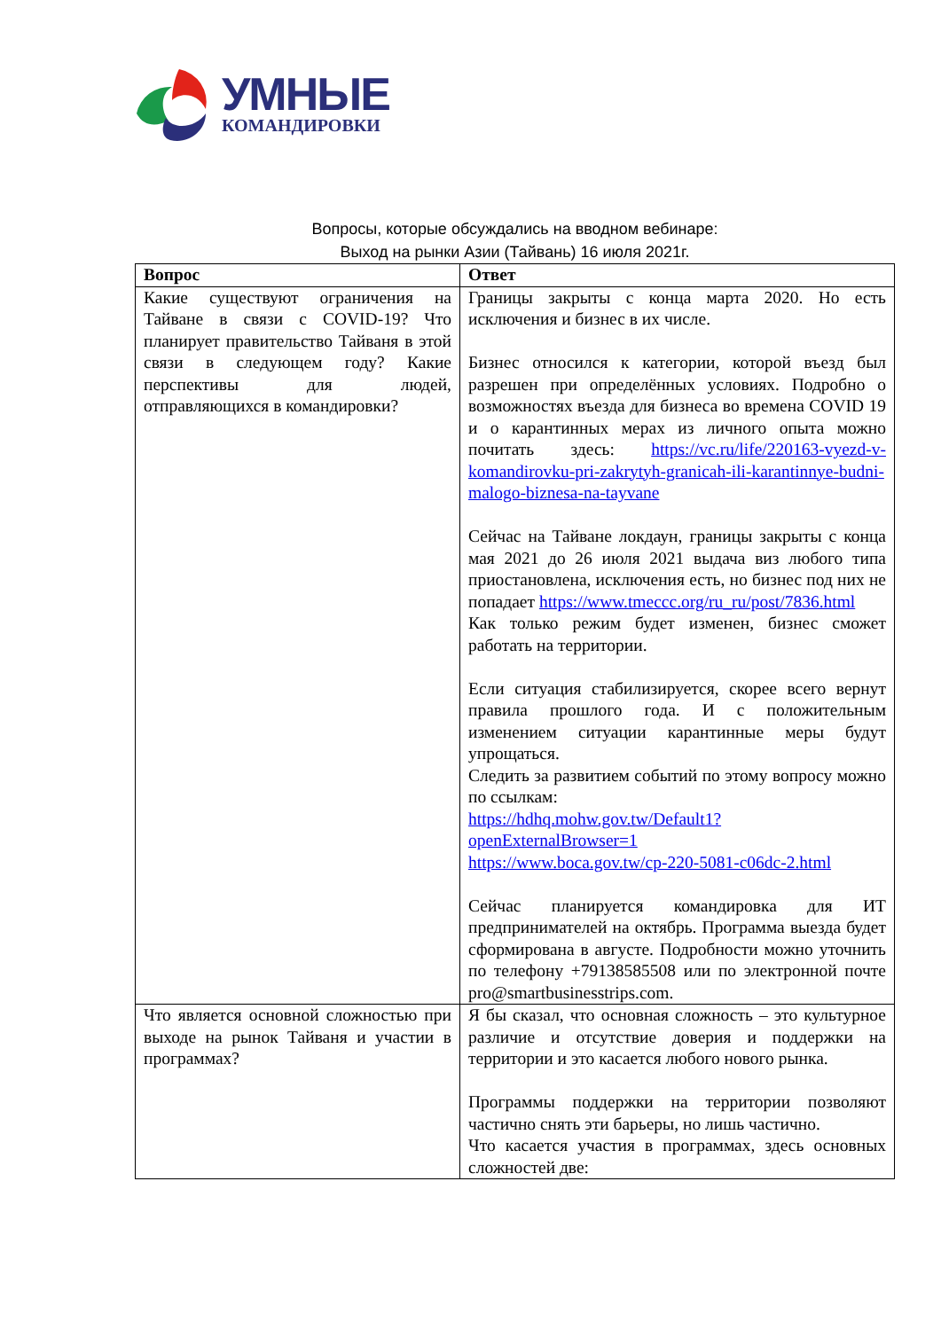УМНЫЕ
КОМАНДИРОВКИ
Вопросы, которые обсуждались на вводном вебинаре:
Выход на рынки Азии (Тайвань) 16 июля 2021г.
| Вопрос | Ответ |
| --- | --- |
| Какие существуют ограничения на Тайване в связи с COVID-19? Что планирует правительство Тайваня в этой связи в следующем году? Какие перспективы для людей, отправляющихся в командировки? | Границы закрыты с конца марта 2020. Но есть исключения и бизнес в их числе. Бизнес относился к категории, которой въезд был разрешен при определённых условиях. Подробно о возможностях въезда для бизнеса во времена COVID 19 и о карантинных мерах из личного опыта можно почитать здесь: https://vc.ru/life/220163-vyezd-v-komandirovku-pri-zakrytyh-granicah-ili-karantinnye-budni-malogo-biznesa-na-tayvane Сейчас на Тайване локдаун, границы закрыты с конца мая 2021 до 26 июля 2021 выдача виз любого типа приостановлена, исключения есть, но бизнес под них не попадает https://www.tmeccc.org/ru_ru/post/7836.html Как только режим будет изменен, бизнес сможет работать на территории. Если ситуация стабилизируется, скорее всего вернут правила прошлого года. И с положительным изменением ситуации карантинные меры будут упрощаться. Следить за развитием событий по этому вопросу можно по ссылкам: https://hdhq.mohw.gov.tw/Default1?openExternalBrowser=1 https://www.boca.gov.tw/cp-220-5081-c06dc-2.html Сейчас планируется командировка для ИТ предпринимателей на октябрь. Программа выезда будет сформирована в августе. Подробности можно уточнить по телефону +79138585508 или по электронной почте pro@smartbusinesstrips.com. |
| Что является основной сложностью при выходе на рынок Тайваня и участии в программах? | Я бы сказал, что основная сложность – это культурное различие и отсутствие доверия и поддержки на территории и это касается любого нового рынка. Программы поддержки на территории позволяют частично снять эти барьеры, но лишь частично. Что касается участия в программах, здесь основных сложностей две: |